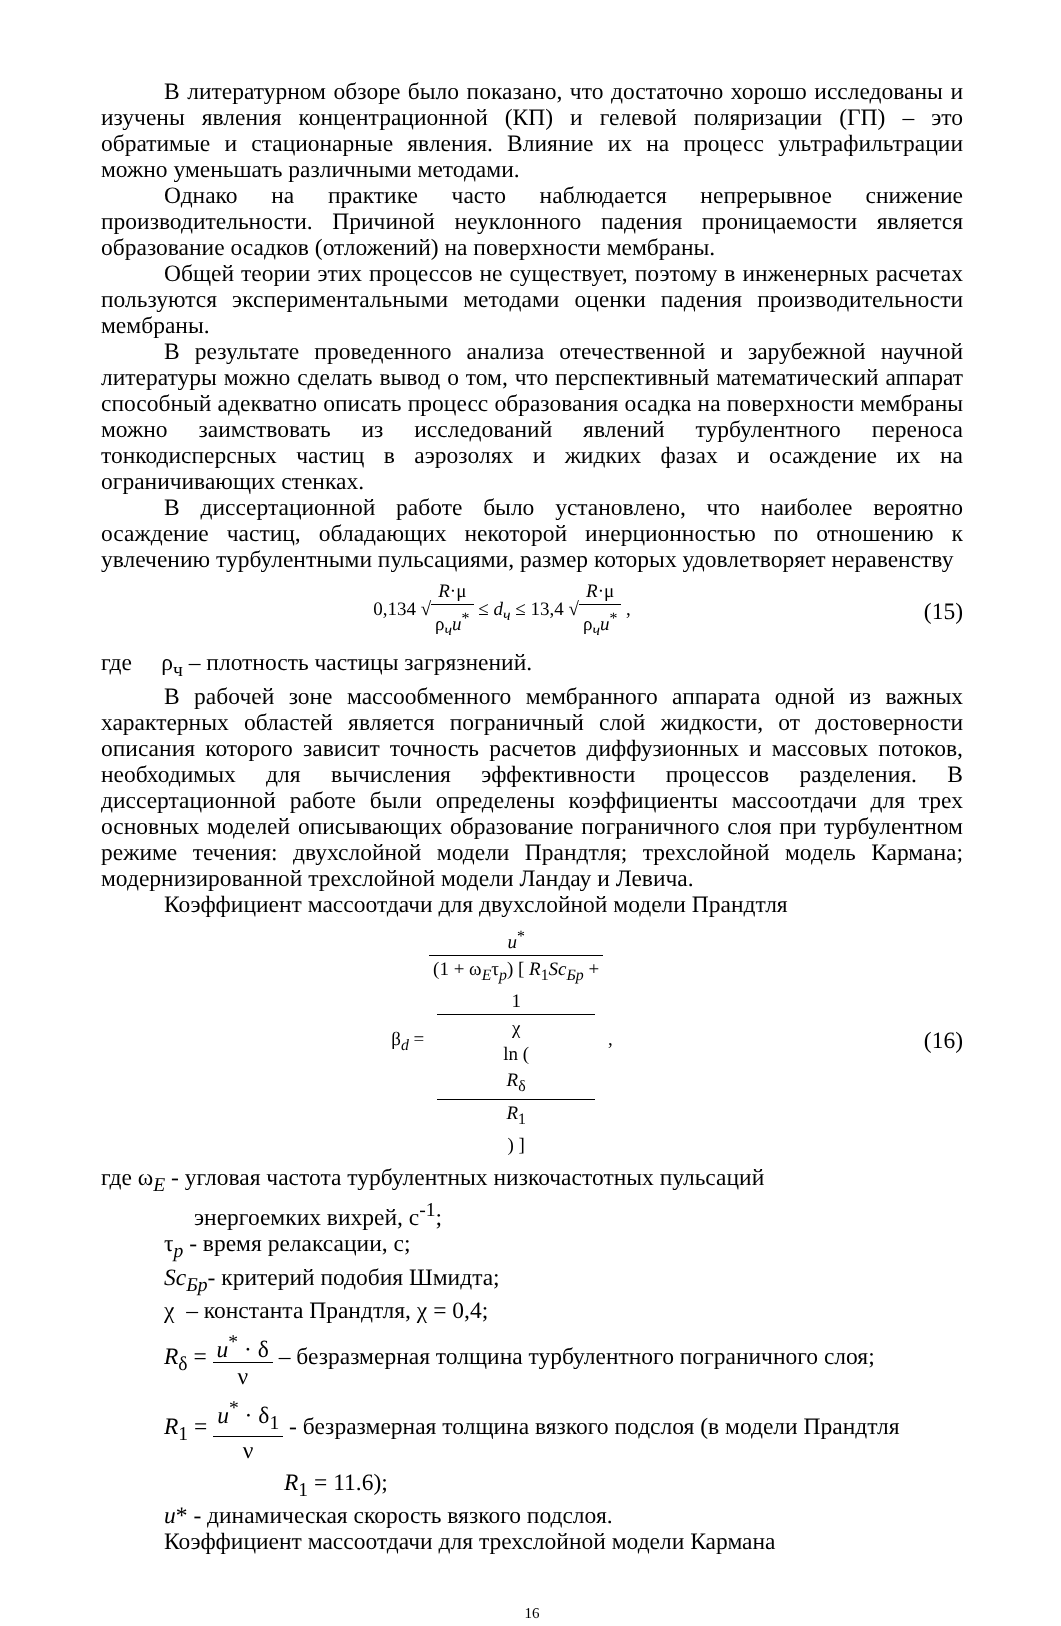В литературном обзоре было показано, что достаточно хорошо исследованы и изучены явления концентрационной (КП) и гелевой поляризации (ГП) – это обратимые и стационарные явления. Влияние их на процесс ультрафильтрации можно уменьшать различными методами.
Однако на практике часто наблюдается непрерывное снижение производительности. Причиной неуклонного падения проницаемости является образование осадков (отложений) на поверхности мембраны.
Общей теории этих процессов не существует, поэтому в инженерных расчетах пользуются экспериментальными методами оценки падения производительности мембраны.
В результате проведенного анализа отечественной и зарубежной научной литературы можно сделать вывод о том, что перспективный математический аппарат способный адекватно описать процесс образования осадка на поверхности мембраны можно заимствовать из исследований явлений турбулентного переноса тонкодисперсных частиц в аэрозолях и жидких фазах и осаждение их на ограничивающих стенках.
В диссертационной работе было установлено, что наиболее вероятно осаждение частиц, обладающих некоторой инерционностью по отношению к увлечению турбулентными пульсациями, размер которых удовлетворяет неравенству
0,134 √R·μ ρ<sub>ч</sub>u<sup>*</sup> ≤ d<sub>ч</sub> ≤ 13,4 √R·μ ρ<sub>ч</sub>u<sup>*</sup> ,
(15)
где ρ<sub>ч</sub> – плотность частицы загрязнений.
В рабочей зоне массообменного мембранного аппарата одной из важных характерных областей является пограничный слой жидкости, от достоверности описания которого зависит точность расчетов диффузионных и массовых потоков, необходимых для вычисления эффективности процессов разделения. В диссертационной работе были определены коэффициенты массоотдачи для трех основных моделей описывающих образование пограничного слоя при турбулентном режиме течения: двухслойной модели Прандтля; трехслойной модель Кармана; модернизированной трехслойной модели Ландау и Левича.
Коэффициент массоотдачи для двухслойной модели Прандтля
β<sub>d</sub> = u<sup>*</sup> (1 + ω<sub>E</sub>τ<sub>p</sub>) [ R<sub>1</sub>Sc<sub>Бр</sub> +
1
χ
ln (
R<sub>δ</sub>
R<sub>1</sub>
) ] ,
(16)
где ω<sub>E</sub> - угловая частота турбулентных низкочастотных пульсаций
энергоемких вихрей, с<sup>-1</sup>;
τ<sub>p</sub> - время релаксации, с;
Sc<sub>Бр</sub>- критерий подобия Шмидта;
χ – константа Прандтля, χ = 0,4;
R<sub>δ</sub> = u<sup>*</sup> · δ ν – безразмерная толщина турбулентного пограничного слоя;
R<sub>1</sub> = u<sup>*</sup> · δ<sub>1</sub> ν - безразмерная толщина вязкого подслоя (в модели Прандтля
R<sub>1</sub> = 11.6);
u* - динамическая скорость вязкого подслоя.
Коэффициент массоотдачи для трехслойной модели Кармана
16